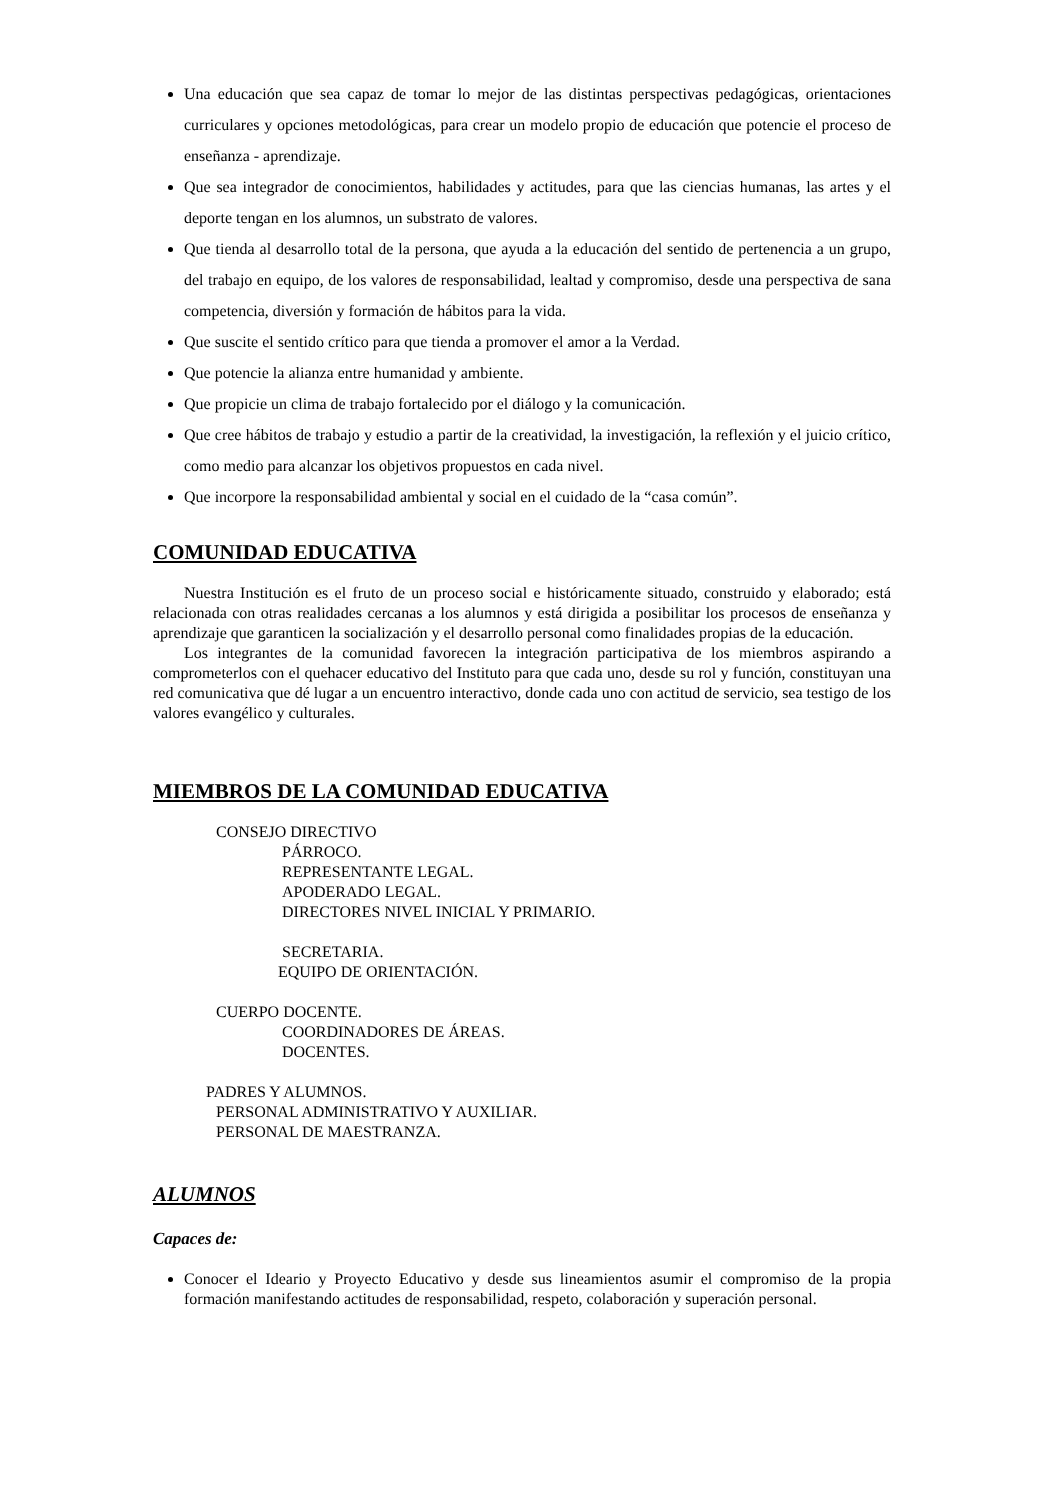Una educación que sea capaz de tomar lo mejor de las distintas perspectivas pedagógicas, orientaciones curriculares y opciones metodológicas, para crear un modelo propio de educación que potencie el proceso de enseñanza - aprendizaje.
Que sea integrador de conocimientos, habilidades y actitudes, para que las ciencias humanas, las artes y el deporte tengan en los alumnos, un substrato de valores.
Que tienda al desarrollo total de la persona, que ayuda a la educación del sentido de pertenencia a un grupo, del trabajo en equipo, de los valores de responsabilidad, lealtad y compromiso, desde una perspectiva de sana competencia, diversión y formación de hábitos para la vida.
Que suscite el sentido crítico para que tienda a promover el amor a la Verdad.
Que potencie la alianza entre humanidad y ambiente.
Que propicie un clima de trabajo fortalecido por el diálogo y la comunicación.
Que cree hábitos de trabajo y estudio a partir de la creatividad, la investigación, la reflexión y el juicio crítico, como medio para alcanzar los objetivos propuestos en cada nivel.
Que incorpore la responsabilidad ambiental y social en el cuidado de la “casa común”.
COMUNIDAD EDUCATIVA
Nuestra Institución es el fruto de un proceso social e históricamente situado, construido y elaborado; está relacionada con otras realidades cercanas a los alumnos y está dirigida a posibilitar los procesos de enseñanza y aprendizaje que garanticen la socialización y el desarrollo personal como finalidades propias de la educación.
Los integrantes de la comunidad favorecen la integración participativa de los miembros aspirando a comprometerlos con el quehacer educativo del Instituto para que cada uno, desde su rol y función, constituyan una red comunicativa que dé lugar a un encuentro interactivo, donde cada uno con actitud de servicio, sea testigo de los valores evangélico y culturales.
MIEMBROS DE LA COMUNIDAD EDUCATIVA
CONSEJO DIRECTIVO
PÁRROCO.
REPRESENTANTE LEGAL.
APODERADO LEGAL.
DIRECTORES NIVEL INICIAL Y PRIMARIO.
SECRETARIA.
EQUIPO DE ORIENTACIÓN.
CUERPO DOCENTE.
COORDINADORES DE ÁREAS.
DOCENTES.
PADRES Y ALUMNOS.
PERSONAL ADMINISTRATIVO Y AUXILIAR.
PERSONAL DE MAESTRANZA.
ALUMNOS
Capaces de:
Conocer el Ideario y Proyecto Educativo y desde sus lineamientos asumir el compromiso de la propia formación manifestando actitudes de responsabilidad, respeto, colaboración y superación personal.